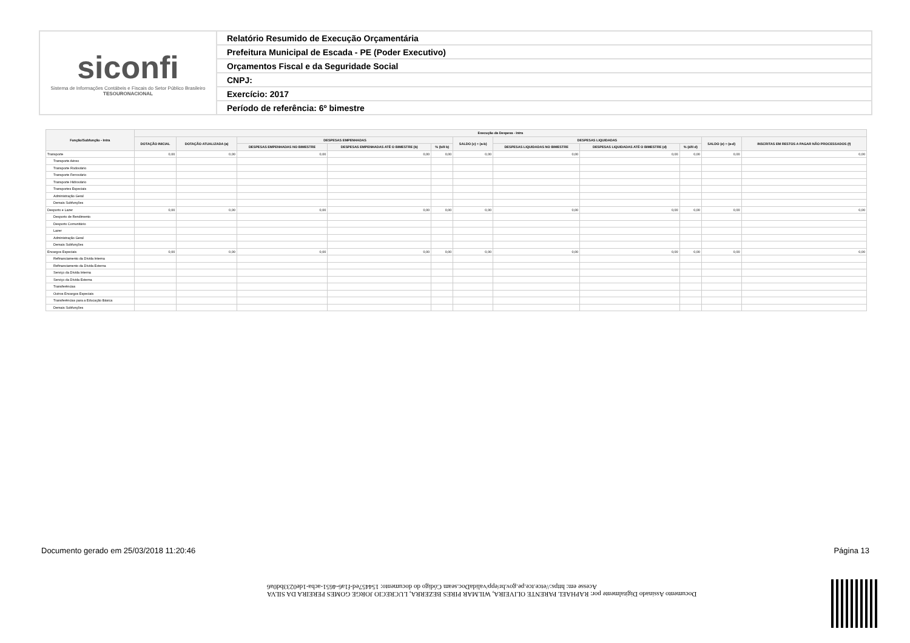siconfi
Sistema de Informações Contábeis e Fiscais do Setor Público Brasileiro
TESOURONACIONAL
Relatório Resumido de Execução Orçamentária
Prefeitura Municipal de Escada - PE (Poder Executivo)
Orçamentos Fiscal e da Seguridade Social
CNPJ:
Exercício: 2017
Período de referência: 6º bimestre
| Função/Subfunção - Intra | Execução da Despesa - Intra | | | | | | | | | | |
| --- | --- | --- | --- | --- | --- | --- | --- | --- | --- | --- | --- |
| | DOTAÇÃO INICIAL | DOTAÇÃO ATUALIZADA (a) | DESPESAS EMPENHADAS | | | SALDO (c) = (a-b) | DESPESAS LIQUIDADAS | | | SALDO (e) = (a-d) | INSCRITAS EM RESTOS A PAGAR NÃO PROCESSADOS (f) |
| | | | DESPESAS EMPENHADAS NO BIMESTRE | DESPESAS EMPENHADAS ATÉ O BIMESTRE (b) | % (b/II b) | | DESPESAS LIQUIDADAS NO BIMESTRE | DESPESAS LIQUIDADAS ATÉ O BIMESTRE (d) | % (d/II d) | | |
| Transporte | 0,00 | 0,00 | 0,00 | 0,00 | 0,00 | 0,00 | 0,00 | 0,00 | 0,00 | 0,00 | 0,00 |
| Transporte Aéreo | | | | | | | | | | | |
| Transporte Rodoviário | | | | | | | | | | | |
| Transporte Ferroviário | | | | | | | | | | | |
| Transporte Hidroviário | | | | | | | | | | | |
| Transportes Especiais | | | | | | | | | | | |
| Administração Geral | | | | | | | | | | | |
| Demais Subfunções | | | | | | | | | | | |
| Desporto e Lazer | 0,00 | 0,00 | 0,00 | 0,00 | 0,00 | 0,00 | 0,00 | 0,00 | 0,00 | 0,00 | 0,00 |
| Desporto de Rendimento | | | | | | | | | | | |
| Desporto Comunitário | | | | | | | | | | | |
| Lazer | | | | | | | | | | | |
| Administração Geral | | | | | | | | | | | |
| Demais Subfunções | | | | | | | | | | | |
| Encargos Especiais | 0,00 | 0,00 | 0,00 | 0,00 | 0,00 | 0,00 | 0,00 | 0,00 | 0,00 | 0,00 | 0,00 |
| Refinanciamento da Dívida Interna | | | | | | | | | | | |
| Refinanciamento da Dívida Externa | | | | | | | | | | | |
| Serviço da Dívida Interna | | | | | | | | | | | |
| Serviço da Dívida Externa | | | | | | | | | | | |
| Transferências | | | | | | | | | | | |
| Outros Encargos Especiais | | | | | | | | | | | |
| Transferências para a Educação Básica | | | | | | | | | | | |
| Demais Subfunções | | | | | | | | | | | |
Documento Assinado Digitalmente por: RAPHAEL PARENTE OLIVEIRA, WILMAR PIRES BEZERRA, LUCRECIO JORGE GOMES PEREIRA DA SILVA
Acesse em: https://etce.tce.pe.gov.br/epp/validaDoc.seam Código do documento: 154457ed-f1a6-4651-acba-1de0233bd0a6
Documento gerado em 25/03/2018 11:20:46 Página 13